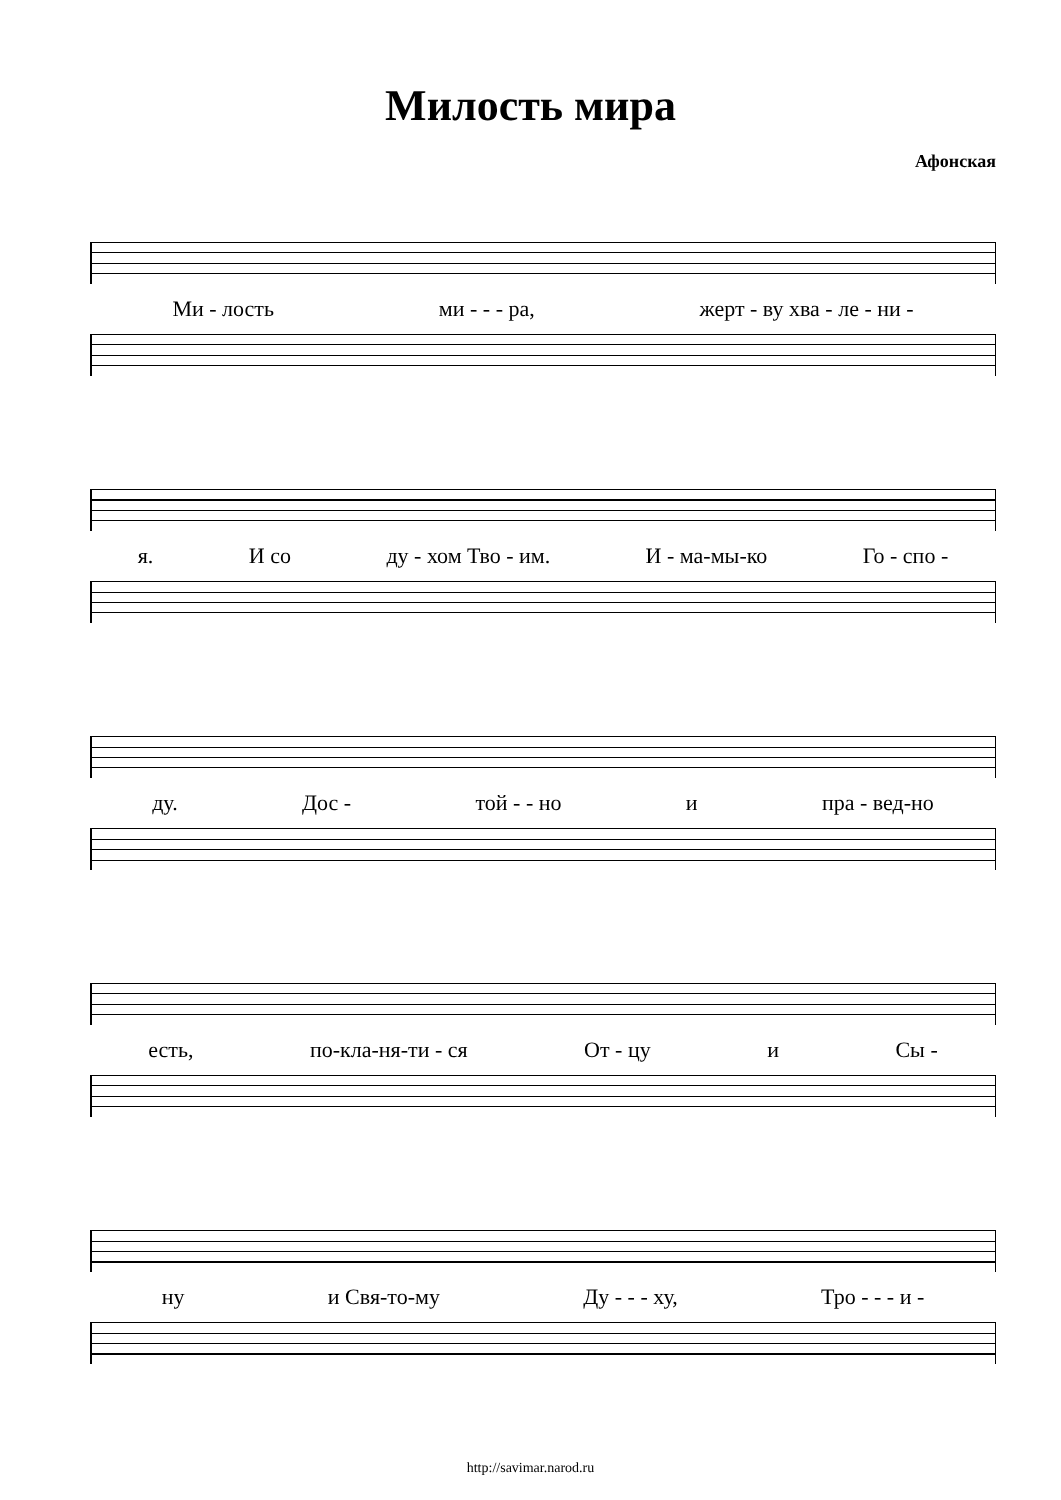Милость мира
Афонская
Ми - лость ми - - - ра, жерт - ву хва - ле - ни -
я. И со ду - хом Тво - им. И - ма-мы-ко Го - спо -
ду. Дос - той - - но и пра - вед-но
есть, по-кла-ня-ти - ся От - цу и Сы -
ну и Свя-то-му Ду - - - ху, Тро - - - и -
http://savimar.narod.ru